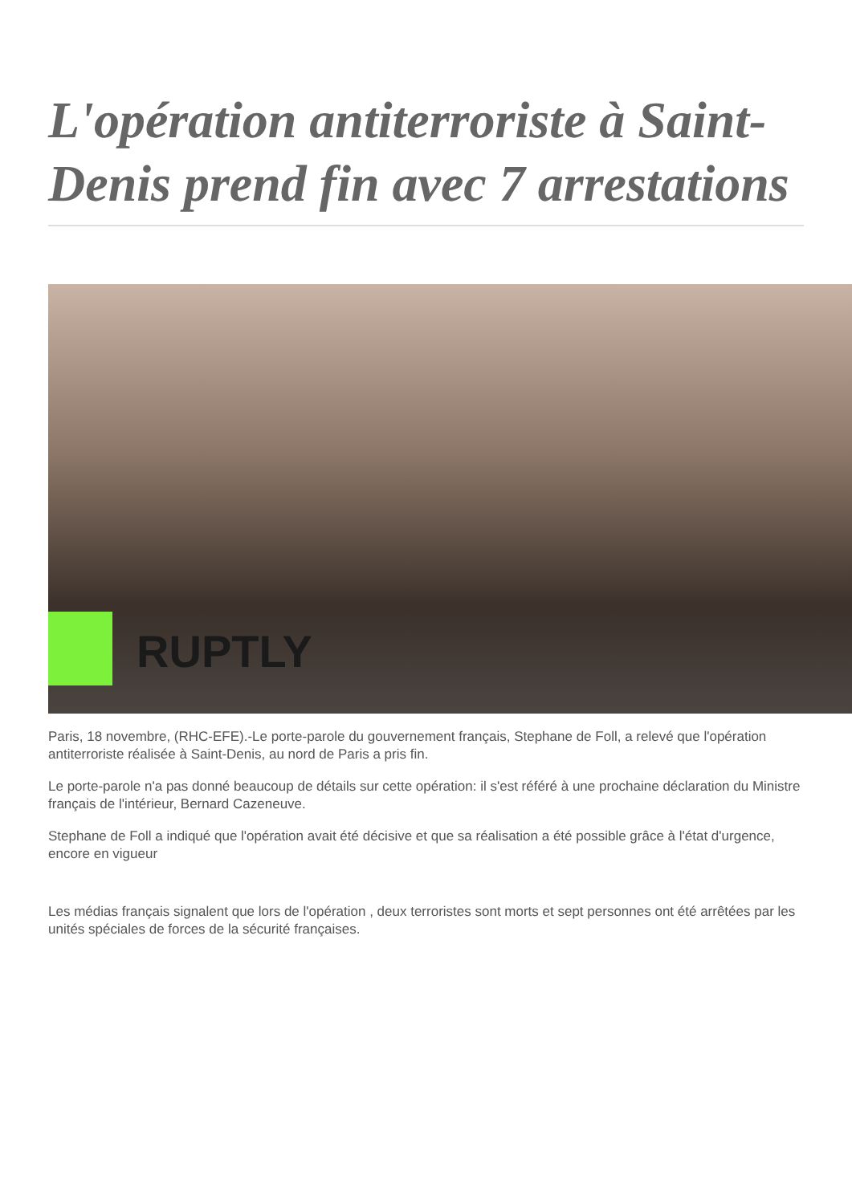L'opération antiterroriste à Saint-Denis prend fin avec 7 arrestations
RUPTLY
Paris, 18 novembre, (RHC-EFE).-Le porte-parole du gouvernement français, Stephane de Foll, a relevé que l'opération antiterroriste réalisée à Saint-Denis, au nord de Paris a pris fin.
Le porte-parole n'a pas donné beaucoup de détails sur cette opération: il s'est référé à une prochaine déclaration du Ministre français de l'intérieur, Bernard Cazeneuve.
Stephane de Foll a indiqué que l'opération avait été décisive et que sa réalisation a été possible grâce à l'état d'urgence, encore en vigueur
Les médias français signalent que lors de l'opération , deux terroristes sont morts et sept personnes ont été arrêtées par les unités spéciales de forces de la sécurité françaises.